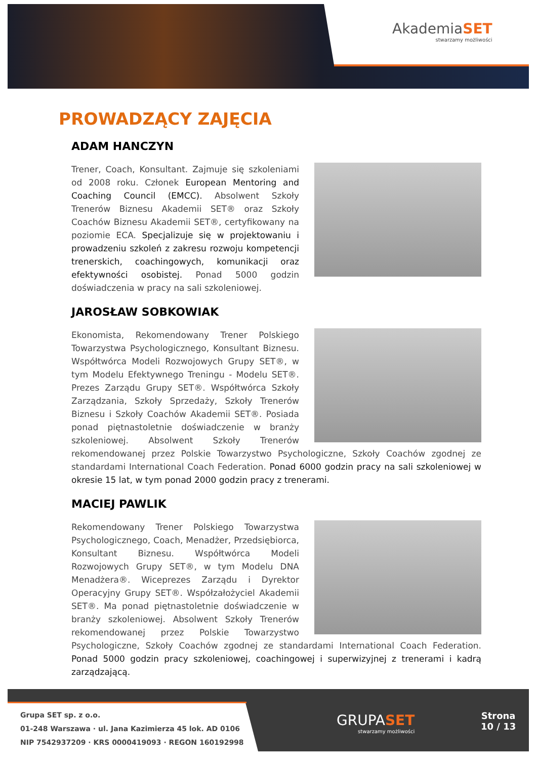AkademiaSET
stwarzamy możliwości
PROWADZĄCY ZAJĘCIA
ADAM HANCZYN
Trener, Coach, Konsultant. Zajmuje się szkoleniami od 2008 roku. Członek European Mentoring and Coaching Council (EMCC). Absolwent Szkoły Trenerów Biznesu Akademii SET® oraz Szkoły Coachów Biznesu Akademii SET®, certyfikowany na poziomie ECA. Specjalizuje się w projektowaniu i prowadzeniu szkoleń z zakresu rozwoju kompetencji trenerskich, coachingowych, komunikacji oraz efektywności osobistej. Ponad 5000 godzin doświadczenia w pracy na sali szkoleniowej.
JAROSŁAW SOBKOWIAK
Ekonomista, Rekomendowany Trener Polskiego Towarzystwa Psychologicznego, Konsultant Biznesu. Współtwórca Modeli Rozwojowych Grupy SET®, w tym Modelu Efektywnego Treningu - Modelu SET®. Prezes Zarządu Grupy SET®. Współtwórca Szkoły Zarządzania, Szkoły Sprzedaży, Szkoły Trenerów Biznesu i Szkoły Coachów Akademii SET®. Posiada ponad piętnastoletnie doświadczenie w branży szkoleniowej. Absolwent Szkoły Trenerów rekomendowanej przez Polskie Towarzystwo Psychologiczne, Szkoły Coachów zgodnej ze standardami International Coach Federation. Ponad 6000 godzin pracy na sali szkoleniowej w okresie 15 lat, w tym ponad 2000 godzin pracy z trenerami.
MACIEJ PAWLIK
Rekomendowany Trener Polskiego Towarzystwa Psychologicznego, Coach, Menadżer, Przedsiębiorca, Konsultant Biznesu. Współtwórca Modeli Rozwojowych Grupy SET®, w tym Modelu DNA Menadżera®. Wiceprezes Zarządu i Dyrektor Operacyjny Grupy SET®. Współzałożyciel Akademii SET®. Ma ponad piętnastoletnie doświadczenie w branży szkoleniowej. Absolwent Szkoły Trenerów rekomendowanej przez Polskie Towarzystwo Psychologiczne, Szkoły Coachów zgodnej ze standardami International Coach Federation. Ponad 5000 godzin pracy szkoleniowej, coachingowej i superwizyjnej z trenerami i kadrą zarządzającą.
Grupa SET sp. z o.o.
01-248 Warszawa · ul. Jana Kazimierza 45 lok. AD 0106
NIP 7542937209 · KRS 0000419093 · REGON 160192998
GRUPASET
stwarzamy możliwości
Strona
10 / 13